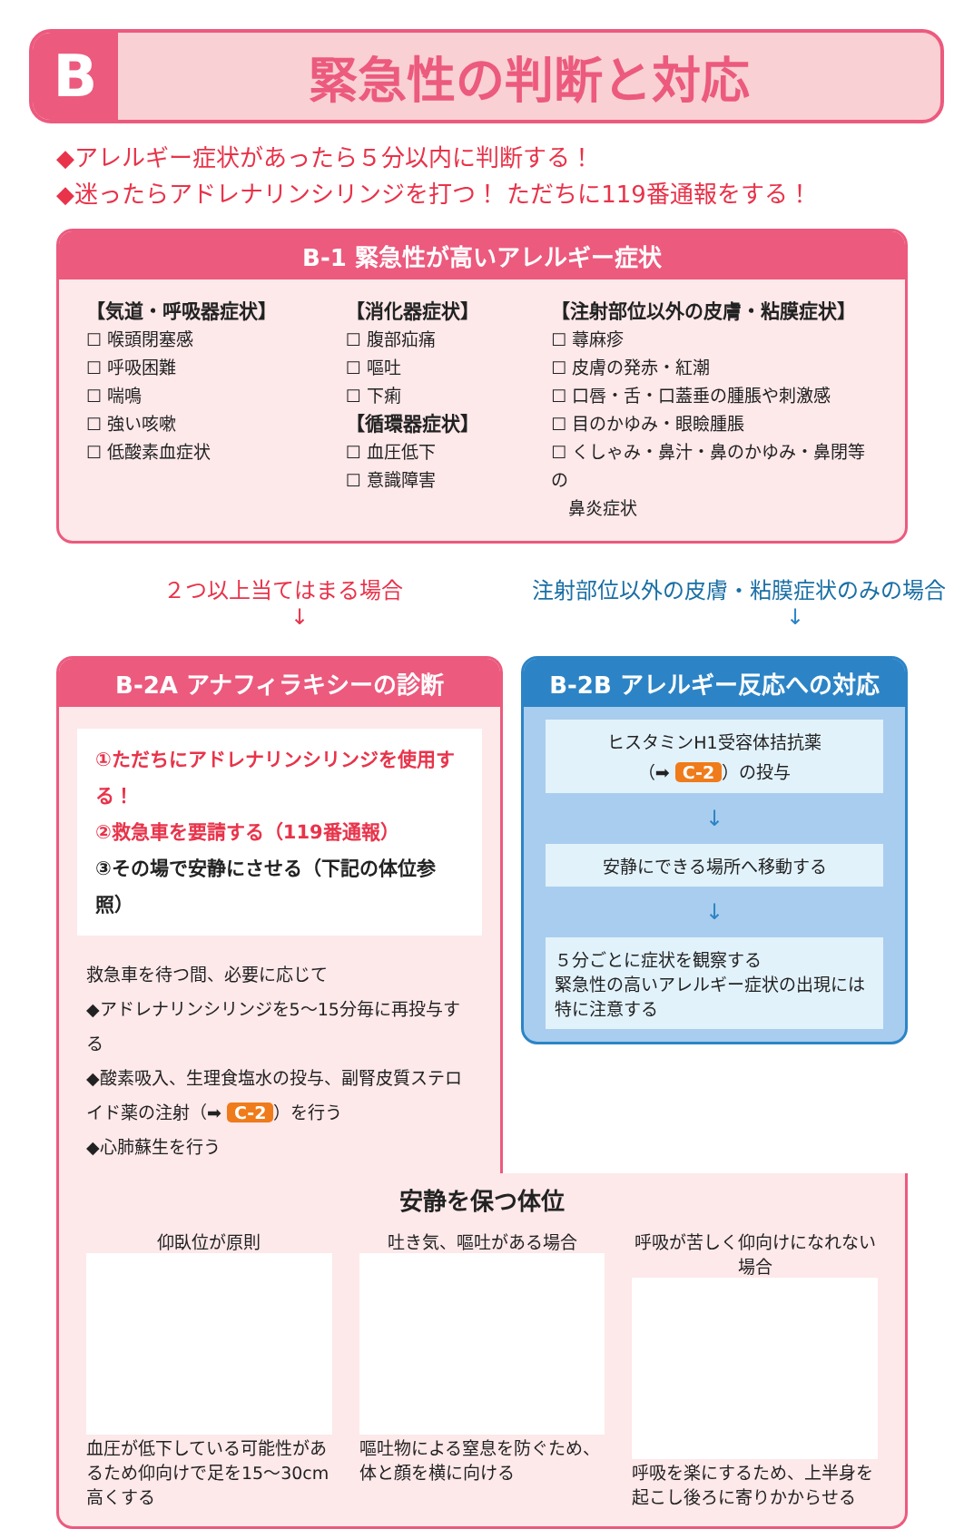B
緊急性の判断と対応
◆アレルギー症状があったら５分以内に判断する！
◆迷ったらアドレナリンシリンジを打つ！ ただちに119番通報をする！
B-1 緊急性が高いアレルギー症状
【気道・呼吸器症状】
☐ 喉頭閉塞感
☐ 呼吸困難
☐ 喘鳴
☐ 強い咳嗽
☐ 低酸素血症状
【消化器症状】
☐ 腹部疝痛
☐ 嘔吐
☐ 下痢
【循環器症状】
☐ 血圧低下
☐ 意識障害
【注射部位以外の皮膚・粘膜症状】
☐ 蕁麻疹
☐ 皮膚の発赤・紅潮
☐ 口唇・舌・口蓋垂の腫脹や刺激感
☐ 目のかゆみ・眼瞼腫脹
☐ くしゃみ・鼻汁・鼻のかゆみ・鼻閉等の
　鼻炎症状
２つ以上当てはまる場合
↓
注射部位以外の皮膚・粘膜症状のみの場合
↓
B-2A アナフィラキシーの診断
①ただちにアドレナリンシリンジを使用する！
②救急車を要請する（119番通報）
③その場で安静にさせる（下記の体位参照）
救急車を待つ間、必要に応じて
◆アドレナリンシリンジを5～15分毎に再投与する
◆酸素吸入、生理食塩水の投与、副腎皮質ステロイド薬の注射（➡ C-2 ）を行う
◆心肺蘇生を行う
B-2B アレルギー反応への対応
ヒスタミンH1受容体拮抗薬
（➡ C-2 ）の投与
↓
安静にできる場所へ移動する
↓
５分ごとに症状を観察する
緊急性の高いアレルギー症状の出現には特に注意する
安静を保つ体位
仰臥位が原則
血圧が低下している可能性があるため仰向けで足を15～30cm高くする
吐き気、嘔吐がある場合
嘔吐物による窒息を防ぐため、体と顔を横に向ける
呼吸が苦しく仰向けになれない場合
呼吸を楽にするため、上半身を起こし後ろに寄りかからせる